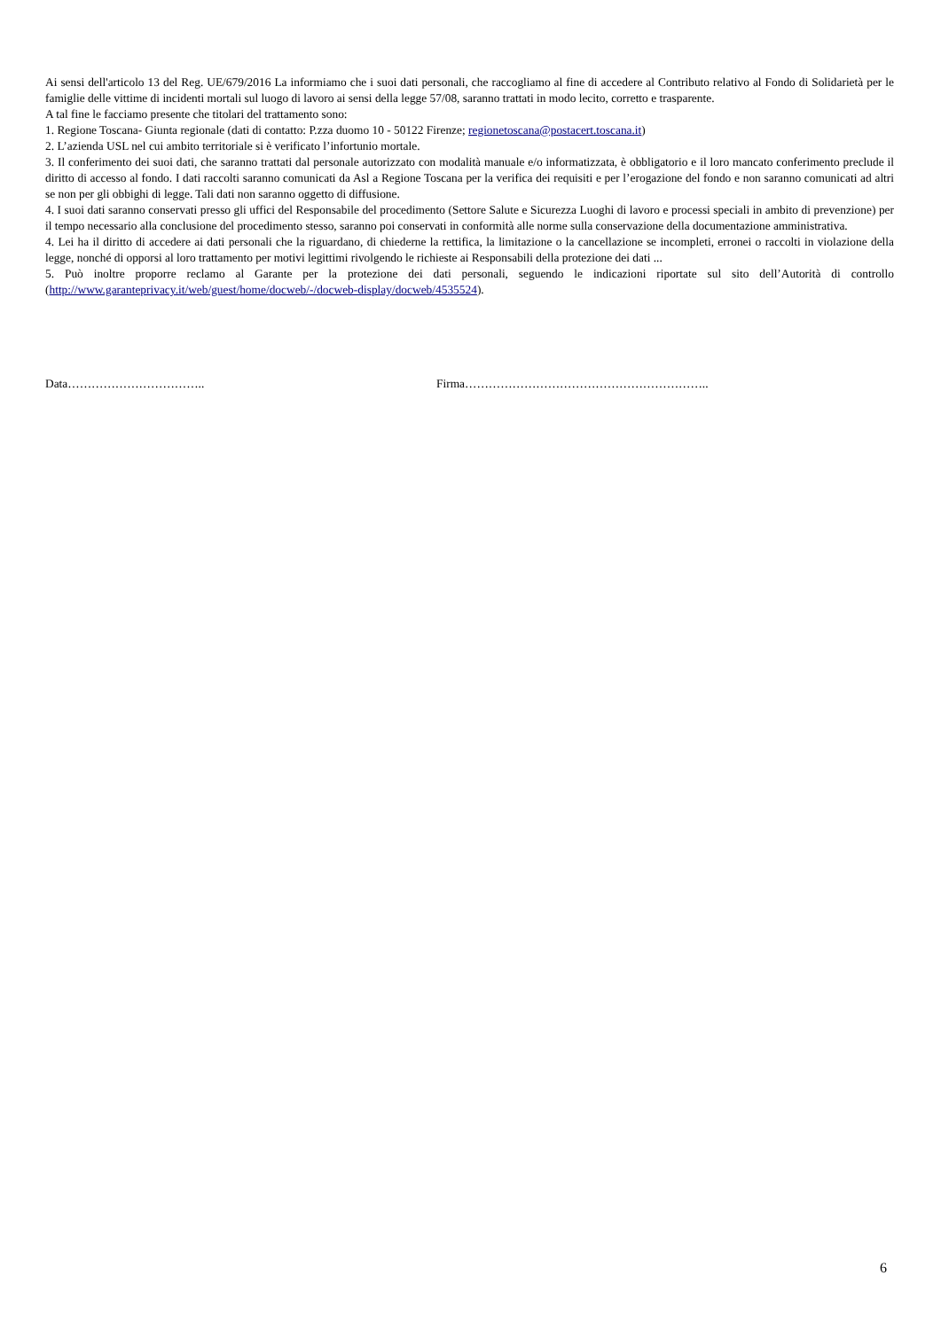Ai sensi dell'articolo 13 del Reg. UE/679/2016 La informiamo che i suoi dati personali, che raccogliamo al fine di accedere al Contributo relativo al Fondo di Solidarietà per le famiglie delle vittime di incidenti mortali sul luogo di lavoro ai sensi della legge 57/08, saranno trattati in modo lecito, corretto e trasparente.
A tal fine le facciamo presente che titolari del trattamento sono:
1. Regione Toscana- Giunta regionale (dati di contatto: P.zza duomo 10 - 50122 Firenze; regionetoscana@postacert.toscana.it)
2. L’azienda USL nel cui ambito territoriale si è verificato l’infortunio mortale.
3. Il conferimento dei suoi dati, che saranno trattati dal personale autorizzato con modalità manuale e/o informatizzata, è obbligatorio e il loro mancato conferimento preclude il diritto di accesso al fondo. I dati raccolti saranno comunicati da Asl a Regione Toscana per la verifica dei requisiti e per l’erogazione del fondo e non saranno comunicati ad altri se non per gli obbighi di legge. Tali dati non saranno oggetto di diffusione.
4. I suoi dati saranno conservati presso gli uffici del Responsabile del procedimento (Settore Salute e Sicurezza Luoghi di lavoro e processi speciali in ambito di prevenzione) per il tempo necessario alla conclusione del procedimento stesso, saranno poi conservati in conformità alle norme sulla conservazione della documentazione amministrativa.
4. Lei ha il diritto di accedere ai dati personali che la riguardano, di chiederne la rettifica, la limitazione o la cancellazione se incompleti, erronei o raccolti in violazione della legge, nonché di opporsi al loro trattamento per motivi legittimi rivolgendo le richieste ai Responsabili della protezione dei dati ...
5. Può inoltre proporre reclamo al Garante per la protezione dei dati personali, seguendo le indicazioni riportate sul sito dell’Autorità di controllo (http://www.garanteprivacy.it/web/guest/home/docweb/-/docweb-display/docweb/4535524).
Data…………………………….. Firma……………………………………………………..
6